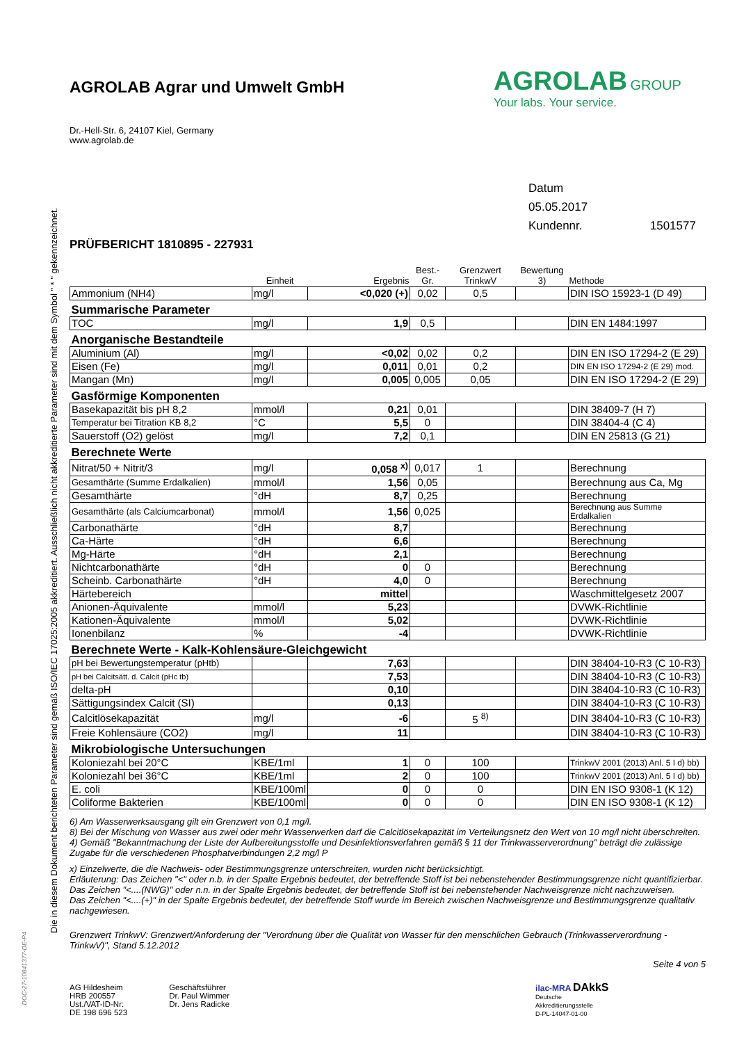Die in diesem Dokument berichteten Parameter sind gemäß ISO/IEC 17025:2005 akkreditiert. Ausschließlich nicht akkreditierte Parameter sind mit dem Symbol " * " gekennzeichnet.
AGROLAB Agrar und Umwelt GmbH
AGROLAB GROUP
Your labs. Your service.
Dr.-Hell-Str. 6, 24107 Kiel, Germany
www.agrolab.de
Datum 05.05.2017
Kundennr. 1501577
PRÜFBERICHT 1810895 - 227931
| | Einheit | Ergebnis | Best.-Gr. | Grenzwert TrinkwV | Bewertung 3) | Methode |
| --- | --- | --- | --- | --- | --- | --- |
| Ammonium (NH4) | mg/l | <0,020 (+) | 0,02 | 0,5 | | DIN ISO 15923-1 (D 49) |
| Summarische Parameter | | | | | | |
| TOC | mg/l | 1,9 | 0,5 | | | DIN EN 1484:1997 |
| Anorganische Bestandteile | | | | | | |
| Aluminium (Al) | mg/l | <0,02 | 0,02 | 0,2 | | DIN EN ISO 17294-2 (E 29) |
| Eisen (Fe) | mg/l | 0,011 | 0,01 | 0,2 | | DIN EN ISO 17294-2 (E 29) mod. |
| Mangan (Mn) | mg/l | 0,005 | 0,005 | 0,05 | | DIN EN ISO 17294-2 (E 29) |
| Gasförmige Komponenten | | | | | | |
| Basekapazität bis pH 8,2 | mmol/l | 0,21 | 0,01 | | | DIN 38409-7 (H 7) |
| Temperatur bei Titration KB 8,2 | °C | 5,5 | 0 | | | DIN 38404-4 (C 4) |
| Sauerstoff (O2) gelöst | mg/l | 7,2 | 0,1 | | | DIN EN 25813 (G 21) |
| Berechnete Werte | | | | | | |
| Nitrat/50 + Nitrit/3 | mg/l | 0,058 <sup>x)</sup> | 0,017 | 1 | | Berechnung |
| Gesamthärte (Summe Erdalkalien) | mmol/l | 1,56 | 0,05 | | | Berechnung aus Ca, Mg |
| Gesamthärte | °dH | 8,7 | 0,25 | | | Berechnung |
| Gesamthärte (als Calciumcarbonat) | mmol/l | 1,56 | 0,025 | | | Berechnung aus Summe Erdalkalien |
| Carbonathärte | °dH | 8,7 | | | | Berechnung |
| Ca-Härte | °dH | 6,6 | | | | Berechnung |
| Mg-Härte | °dH | 2,1 | | | | Berechnung |
| Nichtcarbonathärte | °dH | 0 | 0 | | | Berechnung |
| Scheinb. Carbonathärte | °dH | 4,0 | 0 | | | Berechnung |
| Härtebereich | | mittel | | | | Waschmittelgesetz 2007 |
| Anionen-Äquivalente | mmol/l | 5,23 | | | | DVWK-Richtlinie |
| Kationen-Äquivalente | mmol/l | 5,02 | | | | DVWK-Richtlinie |
| Ionenbilanz | % | -4 | | | | DVWK-Richtlinie |
| Berechnete Werte - Kalk-Kohlensäure-Gleichgewicht | | | | | | |
| pH bei Bewertungstemperatur (pHtb) | | 7,63 | | | | DIN 38404-10-R3 (C 10-R3) |
| pH bei Calcitsätt. d. Calcit (pHc tb) | | 7,53 | | | | DIN 38404-10-R3 (C 10-R3) |
| delta-pH | | 0,10 | | | | DIN 38404-10-R3 (C 10-R3) |
| Sättigungsindex Calcit (SI) | | 0,13 | | | | DIN 38404-10-R3 (C 10-R3) |
| Calcitlösekapazität | mg/l | -6 | | 5 <sup>8)</sup> | | DIN 38404-10-R3 (C 10-R3) |
| Freie Kohlensäure (CO2) | mg/l | 11 | | | | DIN 38404-10-R3 (C 10-R3) |
| Mikrobiologische Untersuchungen | | | | | | |
| Koloniezahl bei 20°C | KBE/1ml | 1 | 0 | 100 | | TrinkwV 2001 (2013) Anl. 5 I d) bb) |
| Koloniezahl bei 36°C | KBE/1ml | 2 | 0 | 100 | | TrinkwV 2001 (2013) Anl. 5 I d) bb) |
| E. coli | KBE/100ml | 0 | 0 | 0 | | DIN EN ISO 9308-1 (K 12) |
| Coliforme Bakterien | KBE/100ml | 0 | 0 | 0 | | DIN EN ISO 9308-1 (K 12) |
6) Am Wasserwerksausgang gilt ein Grenzwert von 0,1 mg/l.
8) Bei der Mischung von Wasser aus zwei oder mehr Wasserwerken darf die Calcitlösekapazität im Verteilungsnetz den Wert von 10 mg/l nicht überschreiten.
4) Gemäß "Bekanntmachung der Liste der Aufbereitungsstoffe und Desinfektionsverfahren gemäß § 11 der Trinkwasserverordnung" beträgt die zulässige Zugabe für die verschiedenen Phosphatverbindungen 2,2 mg/l P
x) Einzelwerte, die die Nachweis- oder Bestimmungsgrenze unterschreiten, wurden nicht berücksichtigt.
Erläuterung: Das Zeichen "<" oder n.b. in der Spalte Ergebnis bedeutet, der betreffende Stoff ist bei nebenstehender Bestimmungsgrenze nicht quantifizierbar.
Das Zeichen "<....(NWG)" oder n.n. in der Spalte Ergebnis bedeutet, der betreffende Stoff ist bei nebenstehender Nachweisgrenze nicht nachzuweisen.
Das Zeichen "<....(+)" in der Spalte Ergebnis bedeutet, der betreffende Stoff wurde im Bereich zwischen Nachweisgrenze und Bestimmungsgrenze qualitativ nachgewiesen.
Grenzwert TrinkwV: Grenzwert/Anforderung der "Verordnung über die Qualität von Wasser für den menschlichen Gebrauch (Trinkwasserverordnung - TrinkwV)", Stand 5.12.2012
Seite 4 von 5
AG Hildesheim
HRB 200557
Ust./VAT-ID-Nr:
DE 198 696 523
Geschäftsführer
Dr. Paul Wimmer
Dr. Jens Radicke
ilac-MRA DAkkS
Deutsche
Akkreditierungsstelle
D-PL-14047-01-00
DOC-27-10841377-DE-P4